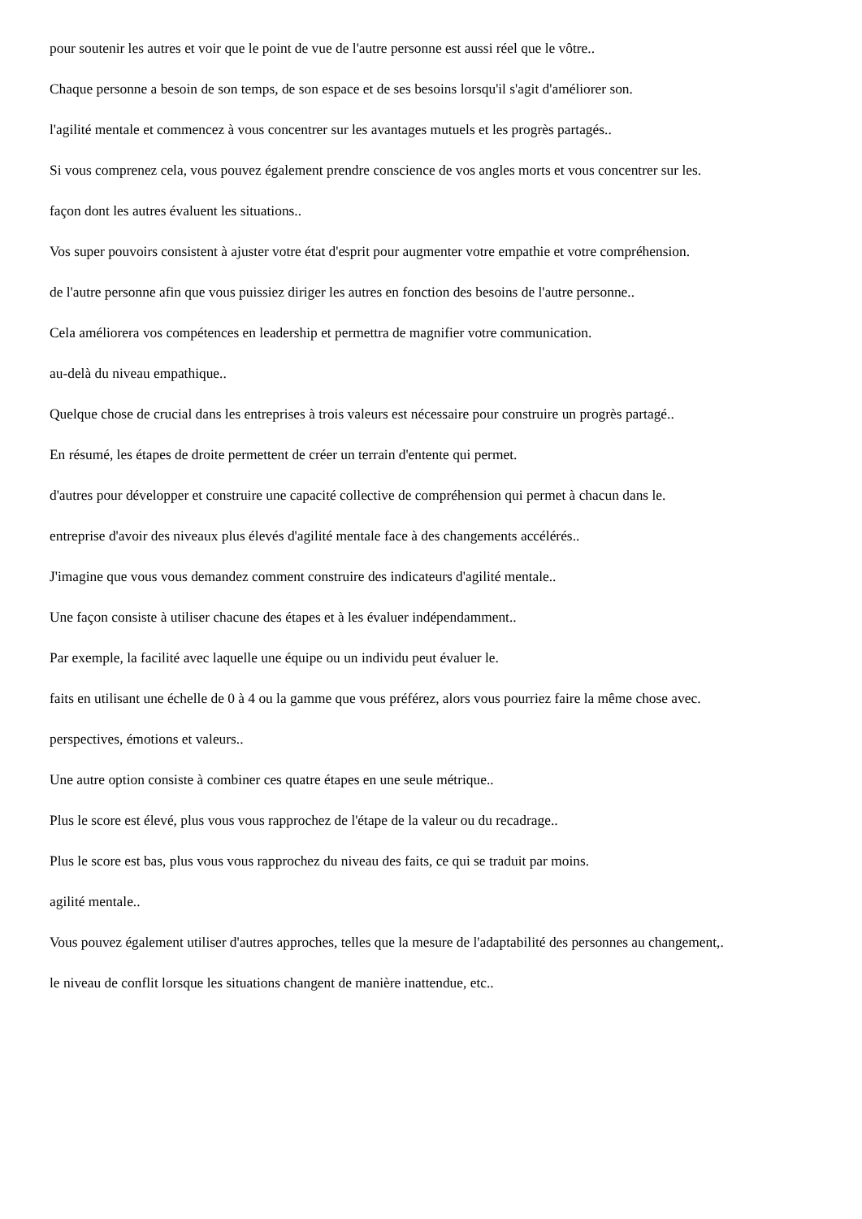pour soutenir les autres et voir que le point de vue de l'autre personne est aussi réel que le vôtre..
Chaque personne a besoin de son temps, de son espace et de ses besoins lorsqu'il s'agit d'améliorer son.
l'agilité mentale et commencez à vous concentrer sur les avantages mutuels et les progrès partagés..
Si vous comprenez cela, vous pouvez également prendre conscience de vos angles morts et vous concentrer sur les.
façon dont les autres évaluent les situations..
Vos super pouvoirs consistent à ajuster votre état d'esprit pour augmenter votre empathie et votre compréhension.
de l'autre personne afin que vous puissiez diriger les autres en fonction des besoins de l'autre personne..
Cela améliorera vos compétences en leadership et permettra de magnifier votre communication.
au-delà du niveau empathique..
Quelque chose de crucial dans les entreprises à trois valeurs est nécessaire pour construire un progrès partagé..
En résumé, les étapes de droite permettent de créer un terrain d'entente qui permet.
d'autres pour développer et construire une capacité collective de compréhension qui permet à chacun dans le.
entreprise d'avoir des niveaux plus élevés d'agilité mentale face à des changements accélérés..
J'imagine que vous vous demandez comment construire des indicateurs d'agilité mentale..
Une façon consiste à utiliser chacune des étapes et à les évaluer indépendamment..
Par exemple, la facilité avec laquelle une équipe ou un individu peut évaluer le.
faits en utilisant une échelle de 0 à 4 ou la gamme que vous préférez, alors vous pourriez faire la même chose avec.
perspectives, émotions et valeurs..
Une autre option consiste à combiner ces quatre étapes en une seule métrique..
Plus le score est élevé, plus vous vous rapprochez de l'étape de la valeur ou du recadrage..
Plus le score est bas, plus vous vous rapprochez du niveau des faits, ce qui se traduit par moins.
agilité mentale..
Vous pouvez également utiliser d'autres approches, telles que la mesure de l'adaptabilité des personnes au changement,.
le niveau de conflit lorsque les situations changent de manière inattendue, etc..